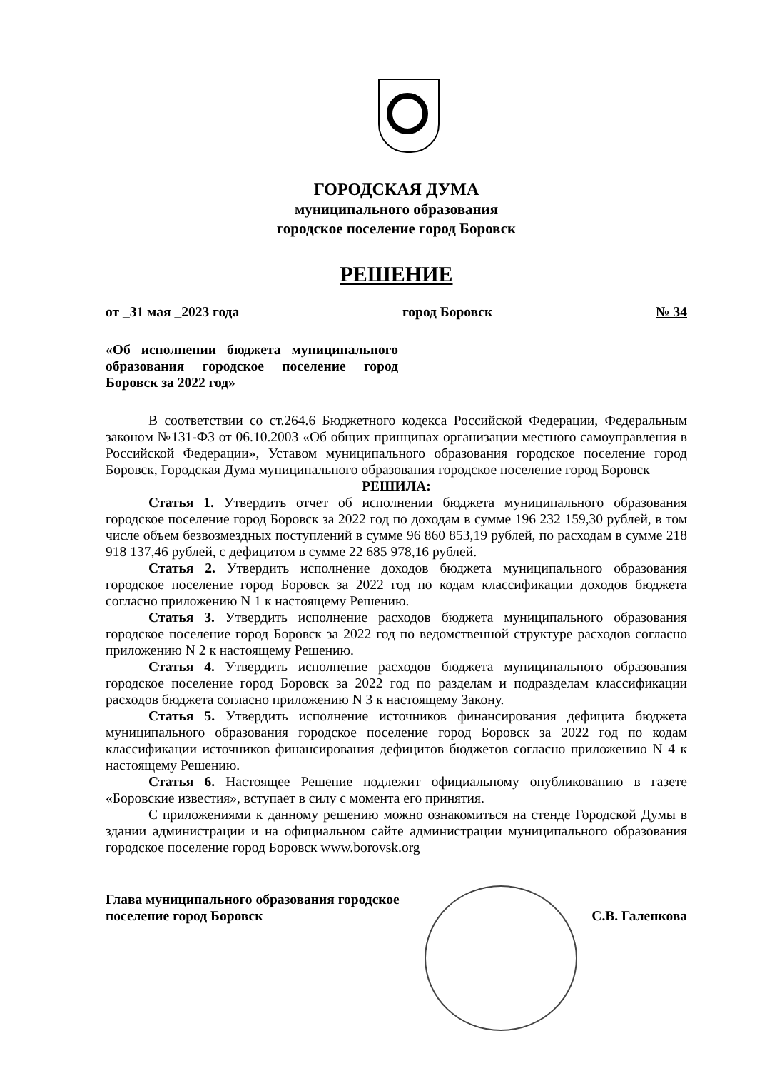ГОРОДСКАЯ ДУМА
муниципального образования
городское поселение город Боровск
РЕШЕНИЕ
от _31 мая _2023 года город Боровск № 34
«Об исполнении бюджета муниципального образования городское поселение город Боровск за 2022 год»
В соответствии со ст.264.6 Бюджетного кодекса Российской Федерации, Федеральным законом №131-ФЗ от 06.10.2003 «Об общих принципах организации местного самоуправления в Российской Федерации», Уставом муниципального образования городское поселение город Боровск, Городская Дума муниципального образования городское поселение город Боровск
РЕШИЛА:
Статья 1. Утвердить отчет об исполнении бюджета муниципального образования городское поселение город Боровск за 2022 год по доходам в сумме 196 232 159,30 рублей, в том числе объем безвозмездных поступлений в сумме 96 860 853,19 рублей, по расходам в сумме 218 918 137,46 рублей, с дефицитом в сумме 22 685 978,16 рублей.
Статья 2. Утвердить исполнение доходов бюджета муниципального образования городское поселение город Боровск за 2022 год по кодам классификации доходов бюджета согласно приложению N 1 к настоящему Решению.
Статья 3. Утвердить исполнение расходов бюджета муниципального образования городское поселение город Боровск за 2022 год по ведомственной структуре расходов согласно приложению N 2 к настоящему Решению.
Статья 4. Утвердить исполнение расходов бюджета муниципального образования городское поселение город Боровск за 2022 год по разделам и подразделам классификации расходов бюджета согласно приложению N 3 к настоящему Закону.
Статья 5. Утвердить исполнение источников финансирования дефицита бюджета муниципального образования городское поселение город Боровск за 2022 год по кодам классификации источников финансирования дефицитов бюджетов согласно приложению N 4 к настоящему Решению.
Статья 6. Настоящее Решение подлежит официальному опубликованию в газете «Боровские известия», вступает в силу с момента его принятия.
С приложениями к данному решению можно ознакомиться на стенде Городской Думы в здании администрации и на официальном сайте администрации муниципального образования городское поселение город Боровск www.borovsk.org
Глава муниципального образования городское
поселение город Боровск С.В. Галенкова